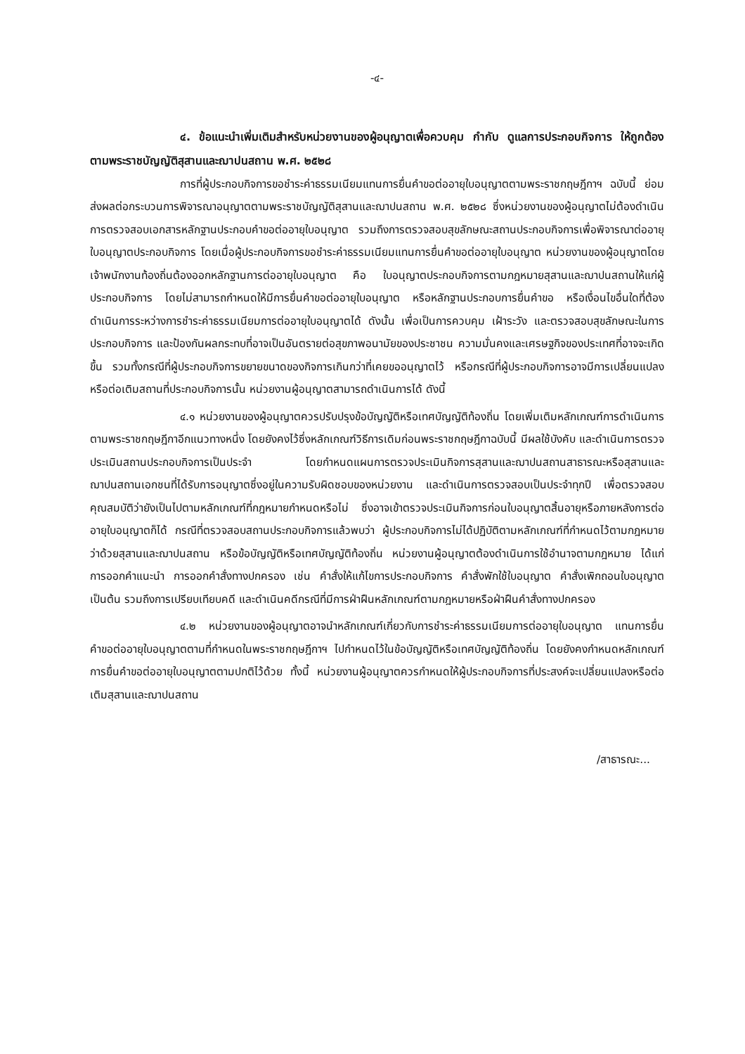-๔-
๔. ข้อแนะนำเพิ่มเติมสำหรับหน่วยงานของผู้อนุญาตเพื่อควบคุม กำกับ ดูแลการประกอบกิจการ ให้ถูกต้องตามพระราชบัญญัติสุสานและฌาปนสถาน พ.ศ. ๒๕๒๘
การที่ผู้ประกอบกิจการขอชำระค่าธรรมเนียมแทนการยื่นคำขอต่ออายุใบอนุญาตตามพระราชกฤษฎีกาฯ ฉบับนี้ ย่อมส่งผลต่อกระบวนการพิจารณาอนุญาตตามพระราชบัญญัติสุสานและฌาปนสถาน พ.ศ. ๒๕๒๘ ซึ่งหน่วยงานของผู้อนุญาตไม่ต้องดำเนินการตรวจสอบเอกสารหลักฐานประกอบคำขอต่ออายุใบอนุญาต รวมถึงการตรวจสอบสุขลักษณะสถานประกอบกิจการเพื่อพิจารณาต่ออายุใบอนุญาตประกอบกิจการ โดยเมื่อผู้ประกอบกิจการขอชำระค่าธรรมเนียมแทนการยื่นคำขอต่ออายุใบอนุญาต หน่วยงานของผู้อนุญาตโดยเจ้าพนักงานท้องถิ่นต้องออกหลักฐานการต่ออายุใบอนุญาต คือ ใบอนุญาตประกอบกิจการตามกฎหมายสุสานและฌาปนสถานให้แก่ผู้ประกอบกิจการ โดยไม่สามารถกำหนดให้มีการยื่นคำขอต่ออายุใบอนุญาต หรือหลักฐานประกอบการยื่นคำขอ หรือเงื่อนไขอื่นใดที่ต้องดำเนินการระหว่างการชำระค่าธรรมเนียมการต่ออายุใบอนุญาตได้ ดังนั้น เพื่อเป็นการควบคุม เฝ้าระวัง และตรวจสอบสุขลักษณะในการประกอบกิจการ และป้องกันผลกระทบที่อาจเป็นอันตรายต่อสุขภาพอนามัยของประชาชน ความมั่นคงและเศรษฐกิจของประเทศที่อาจจะเกิดขึ้น รวมทั้งกรณีที่ผู้ประกอบกิจการขยายขนาดของกิจการเกินกว่าที่เคยขออนุญาตไว้ หรือกรณีที่ผู้ประกอบกิจการอาจมีการเปลี่ยนแปลงหรือต่อเติมสถานที่ประกอบกิจการนั้น หน่วยงานผู้อนุญาตสามารถดำเนินการได้ ดังนี้
๔.๑ หน่วยงานของผู้อนุญาตควรปรับปรุงข้อบัญญัติหรือเทศบัญญัติท้องถิ่น โดยเพิ่มเติมหลักเกณฑ์การดำเนินการตามพระราชกฤษฎีกาอีกแนวทางหนึ่ง โดยยังคงไว้ซึ่งหลักเกณฑ์วิธีการเดิมก่อนพระราชกฤษฎีกาฉบับนี้ มีผลใช้บังคับ และดำเนินการตรวจประเมินสถานประกอบกิจการเป็นประจำ โดยกำหนดแผนการตรวจประเมินกิจการสุสานและฌาปนสถานสาธารณะหรือสุสานและฌาปนสถานเอกชนที่ได้รับการอนุญาตซึ่งอยู่ในความรับผิดชอบของหน่วยงาน และดำเนินการตรวจสอบเป็นประจำทุกปี เพื่อตรวจสอบคุณสมบัติว่ายังเป็นไปตามหลักเกณฑ์ที่กฎหมายกำหนดหรือไม่ ซึ่งอาจเข้าตรวจประเมินกิจการก่อนใบอนุญาตสิ้นอายุหรือภายหลังการต่ออายุใบอนุญาตก็ได้ กรณีที่ตรวจสอบสถานประกอบกิจการแล้วพบว่า ผู้ประกอบกิจการไม่ได้ปฏิบัติตามหลักเกณฑ์ที่กำหนดไว้ตามกฎหมายว่าด้วยสุสานและฌาปนสถาน หรือข้อบัญญัติหรือเทศบัญญัติท้องถิ่น หน่วยงานผู้อนุญาตต้องดำเนินการใช้อำนาจตามกฎหมาย ได้แก่ การออกคำแนะนำ การออกคำสั่งทางปกครอง เช่น คำสั่งให้แก้ไขการประกอบกิจการ คำสั่งพักใช้ใบอนุญาต คำสั่งเพิกถอนใบอนุญาต เป็นต้น รวมถึงการเปรียบเทียบคดี และดำเนินคดีกรณีที่มีการฝ่าฝืนหลักเกณฑ์ตามกฎหมายหรือฝ่าฝืนคำสั่งทางปกครอง
๔.๒ หน่วยงานของผู้อนุญาตอาจนำหลักเกณฑ์เกี่ยวกับการชำระค่าธรรมเนียมการต่ออายุใบอนุญาต แทนการยื่นคำขอต่ออายุใบอนุญาตตามที่กำหนดในพระราชกฤษฎีกาฯ ไปกำหนดไว้ในข้อบัญญัติหรือเทศบัญญัติท้องถิ่น โดยยังคงกำหนดหลักเกณฑ์การยื่นคำขอต่ออายุใบอนุญาตตามปกติไว้ด้วย ทั้งนี้ หน่วยงานผู้อนุญาตควรกำหนดให้ผู้ประกอบกิจการที่ประสงค์จะเปลี่ยนแปลงหรือต่อเติมสุสานและฌาปนสถาน
/สาธารณะ...